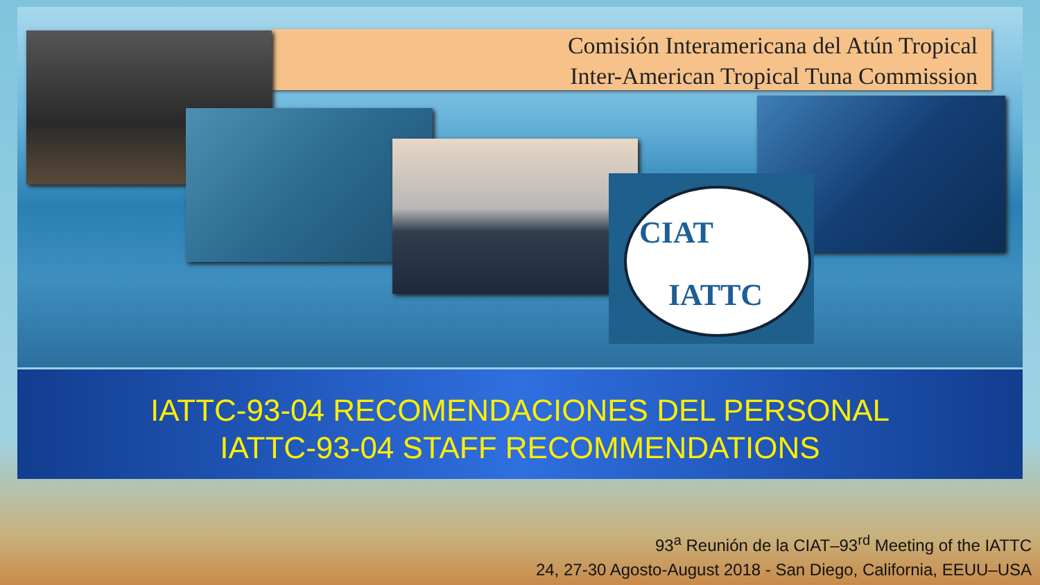Comisión Interamericana del Atún Tropical
Inter-American Tropical Tuna Commission
CIAT
IATTC
IATTC-93-04 RECOMENDACIONES DEL PERSONAL
IATTC-93-04 STAFF RECOMMENDATIONS
93<sup>a</sup> Reunión de la CIAT–93<sup>rd</sup> Meeting of the IATTC
24, 27-30 Agosto-August 2018 - San Diego, California, EEUU–USA